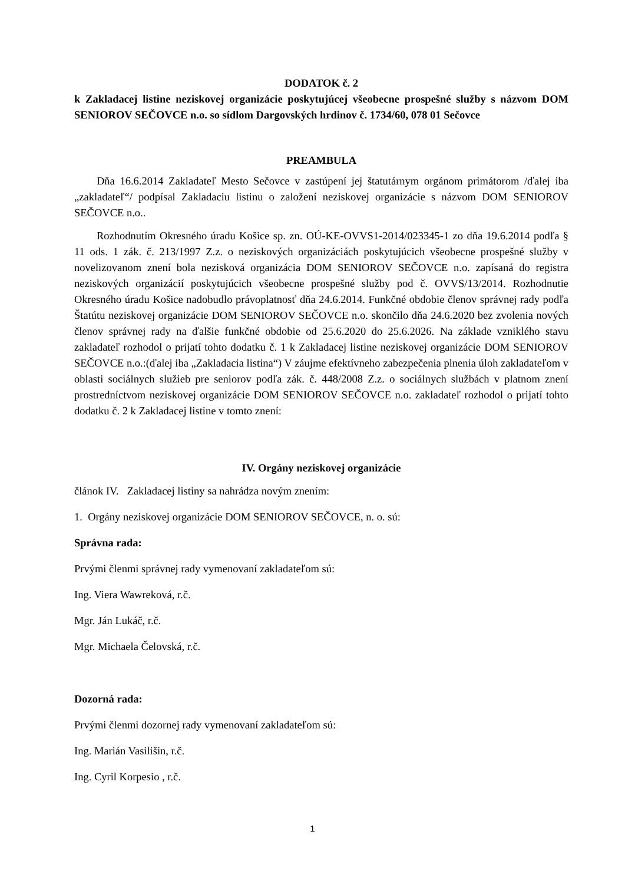DODATOK č. 2
k Zakladacej listine neziskovej organizácie poskytujúcej všeobecne prospešné služby s názvom DOM SENIOROV SEČOVCE n.o. so sídlom Dargovských hrdinov č. 1734/60, 078 01 Sečovce
PREAMBULA
Dňa 16.6.2014 Zakladateľ Mesto Sečovce v zastúpení jej štatutárnym orgánom primátorom /ďalej iba „zakladateľ“/ podpísal Zakladaciu listinu o založení neziskovej organizácie s názvom DOM SENIOROV SEČOVCE n.o..
Rozhodnutím Okresného úradu Košice sp. zn. OÚ-KE-OVVS1-2014/023345-1 zo dňa 19.6.2014 podľa § 11 ods. 1 zák. č. 213/1997 Z.z. o neziskových organizáciách poskytujúcich všeobecne prospešné služby v novelizovanom znení bola nezisková organizácia DOM SENIOROV SEČOVCE n.o. zapísaná do registra neziskových organizácií poskytujúcich všeobecne prospešné služby pod č. OVVS/13/2014. Rozhodnutie Okresného úradu Košice nadobudlo právoplatnosť dňa 24.6.2014. Funkčné obdobie členov správnej rady podľa Štatútu neziskovej organizácie DOM SENIOROV SEČOVCE n.o. skončilo dňa 24.6.2020 bez zvolenia nových členov správnej rady na ďalšie funkčné obdobie od 25.6.2020 do 25.6.2026. Na základe vzniklého stavu zakladateľ rozhodol o prijatí tohto dodatku č. 1 k Zakladacej listine neziskovej organizácie DOM SENIOROV SEČOVCE n.o.:(ďalej iba „Zakladacia listina“) V záujme efektívneho zabezpečenia plnenia úloh zakladateľom v oblasti sociálnych služieb pre seniorov podľa zák. č. 448/2008 Z.z. o sociálnych službách v platnom znení prostredníctvom neziskovej organizácie DOM SENIOROV SEČOVCE n.o. zakladateľ rozhodol o prijatí tohto dodatku č. 2 k Zakladacej listine v tomto znení:
IV. Orgány neziskovej organizácie
článok IV. Zakladacej listiny sa nahrádza novým znením:
1. Orgány neziskovej organizácie DOM SENIOROV SEČOVCE, n. o. sú:
Správna rada:
Prvými členmi správnej rady vymenovaní zakladateľom sú:
Ing. Viera Wawreková, r.č.
Mgr. Ján Lukáč, r.č.
Mgr. Michaela Čelovská, r.č.
Dozorná rada:
Prvými členmi dozornej rady vymenovaní zakladateľom sú:
Ing. Marián Vasilišin, r.č.
Ing. Cyril Korpesio , r.č.
1